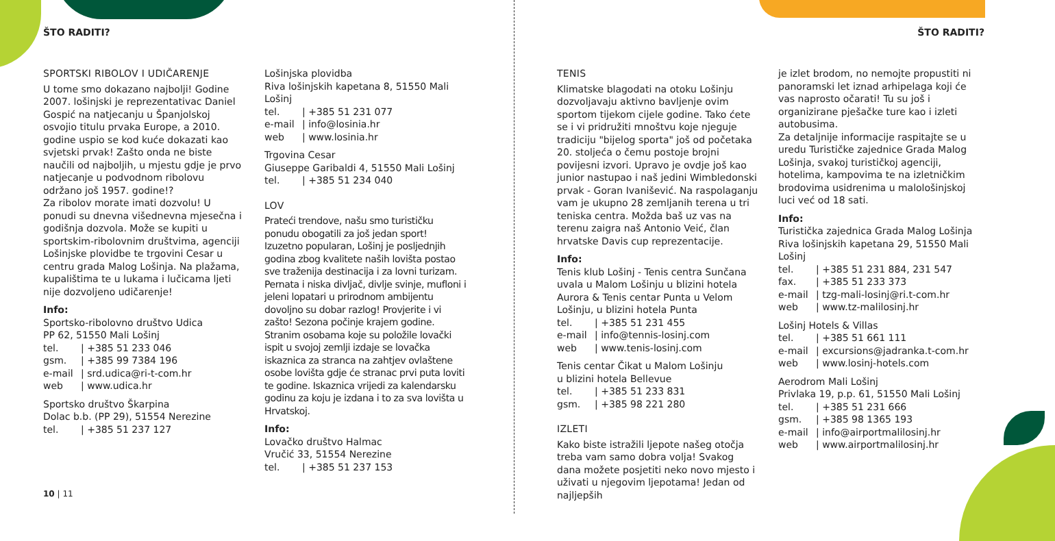ŠTO RADITI?
SPORTSKI RIBOLOV I UDIČARENJE
U tome smo dokazano najbolji! Godine 2007. lošinjski je reprezentativac Daniel Gospić na natjecanju u Španjolskoj osvojio titulu prvaka Europe, a 2010. godine uspio se kod kuće dokazati kao svjetski prvak! Zašto onda ne biste naučili od najboljih, u mjestu gdje je prvo natjecanje u podvodnom ribolovu održano još 1957. godine!?
Za ribolov morate imati dozvolu! U ponudi su dnevna višednevna mjesečna i godišnja dozvola. Može se kupiti u sportskim-ribolovnim društvima, agenciji Lošinjske plovidbe te trgovini Cesar u centru grada Malog Lošinja. Na plažama, kupalištima te u lukama i lučicama ljeti nije dozvoljeno udičarenje!
Info:
Sportsko-ribolovno društvo Udica
PP 62, 51550 Mali Lošinj
tel. | +385 51 233 046
gsm. | +385 99 7384 196
e-mail | srd.udica@ri-t-com.hr
web | www.udica.hr
Sportsko društvo Škarpina
Dolac b.b. (PP 29), 51554 Nerezine
tel. | +385 51 237 127
Lošinjska plovidba
Riva lošinjskih kapetana 8, 51550 Mali Lošinj
tel. | +385 51 231 077
e-mail | info@losinia.hr
web | www.losinia.hr
Trgovina Cesar
Giuseppe Garibaldi 4, 51550 Mali Lošinj
tel. | +385 51 234 040
LOV
Prateći trendove, našu smo turističku ponudu obogatili za još jedan sport! Izuzetno popularan, Lošinj je posljednjih godina zbog kvalitete naših lovišta postao sve traženija destinacija i za lovni turizam. Pernata i niska divljač, divlje svinje, mufloni i jeleni lopatari u prirodnom ambijentu dovoljno su dobar razlog! Provjerite i vi zašto! Sezona počinje krajem godine. Stranim osobama koje su položile lovački ispit u svojoj zemlji izdaje se lovačka iskaznica za stranca na zahtjev ovlaštene osobe lovišta gdje će stranac prvi puta loviti te godine. Iskaznica vrijedi za kalendarsku godinu za koju je izdana i to za sva lovišta u Hrvatskoj.
Info:
Lovačko društvo Halmac
Vručić 33, 51554 Nerezine
tel. | +385 51 237 153
10 | 11
ŠTO RADITI?
TENIS
Klimatske blagodati na otoku Lošinju dozvoljavaju aktivno bavljenje ovim sportom tijekom cijele godine. Tako ćete se i vi pridružiti mnoštvu koje njeguje tradiciju "bijelog sporta" još od početaka 20. stoljeća o čemu postoje brojni povijesni izvori. Upravo je ovdje još kao junior nastupao i naš jedini Wimbledonski prvak - Goran Ivanišević. Na raspolaganju vam je ukupno 28 zemljanih terena u tri teniska centra. Možda baš uz vas na terenu zaigra naš Antonio Veić, član hrvatske Davis cup reprezentacije.
Info:
Tenis klub Lošinj - Tenis centra Sunčana uvala u Malom Lošinju u blizini hotela Aurora & Tenis centar Punta u Velom Lošinju, u blizini hotela Punta
tel. | +385 51 231 455
e-mail | info@tennis-losinj.com
web | www.tenis-losinj.com
Tenis centar Čikat u Malom Lošinju
u blizini hotela Bellevue
tel. | +385 51 233 831
gsm. | +385 98 221 280
IZLETI
Kako biste istražili ljepote našeg otočja treba vam samo dobra volja! Svakog dana možete posjetiti neko novo mjesto i uživati u njegovim ljepotama! Jedan od najljepših
je izlet brodom, no nemojte propustiti ni panoramski let iznad arhipelaga koji će vas naprosto očarati! Tu su još i organizirane pješačke ture kao i izleti autobusima.
Za detaljnije informacije raspitajte se u uredu Turističke zajednice Grada Malog Lošinja, svakoj turističkoj agenciji, hotelima, kampovima te na izletničkim brodovima usidrenima u malološinjskoj luci već od 18 sati.
Info:
Turistička zajednica Grada Malog Lošinja
Riva lošinjskih kapetana 29, 51550 Mali Lošinj
tel. | +385 51 231 884, 231 547
fax. | +385 51 233 373
e-mail | tzg-mali-losinj@ri.t-com.hr
web | www.tz-malilosinj.hr
Lošinj Hotels & Villas
tel. | +385 51 661 111
e-mail | excursions@jadranka.t-com.hr
web | www.losinj-hotels.com
Aerodrom Mali Lošinj
Privlaka 19, p.p. 61, 51550 Mali Lošinj
tel. | +385 51 231 666
gsm. | +385 98 1365 193
e-mail | info@airportmalilosinj.hr
web | www.airportmalilosinj.hr